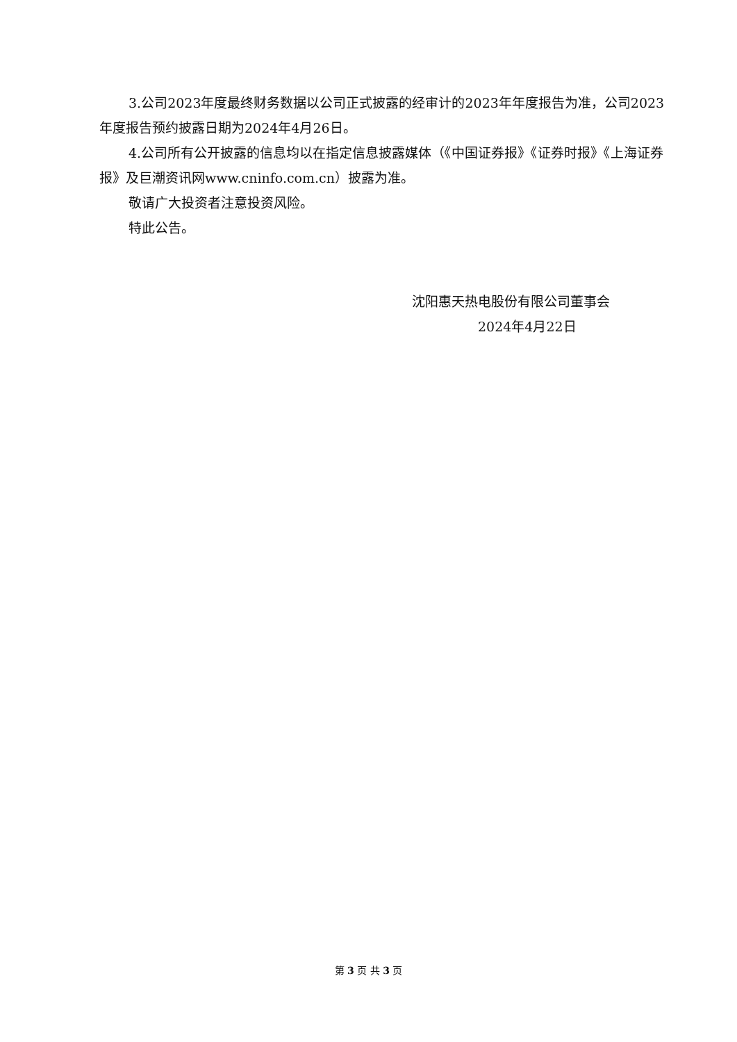3.公司2023年度最终财务数据以公司正式披露的经审计的2023年年度报告为准，公司2023年度报告预约披露日期为2024年4月26日。
4.公司所有公开披露的信息均以在指定信息披露媒体（《中国证券报》《证券时报》《上海证券报》及巨潮资讯网www.cninfo.com.cn）披露为准。
敬请广大投资者注意投资风险。
特此公告。
沈阳惠天热电股份有限公司董事会
2024年4月22日
第 3 页 共 3 页